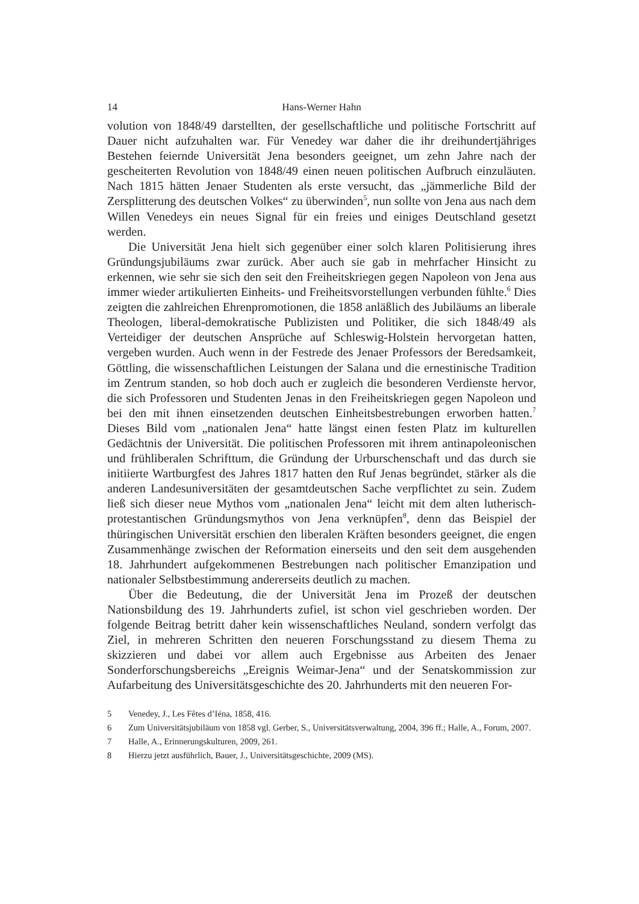14 Hans-Werner Hahn
volution von 1848/49 darstellten, der gesellschaftliche und politische Fortschritt auf Dauer nicht aufzuhalten war. Für Venedey war daher die ihr dreihundertjähriges Bestehen feiernde Universität Jena besonders geeignet, um zehn Jahre nach der gescheiterten Revolution von 1848/49 einen neuen politischen Aufbruch einzuläuten. Nach 1815 hätten Jenaer Studenten als erste versucht, das „jämmerliche Bild der Zersplitterung des deutschen Volkes“ zu überwinden<sup>5</sup>, nun sollte von Jena aus nach dem Willen Venedeys ein neues Signal für ein freies und einiges Deutschland gesetzt werden.
Die Universität Jena hielt sich gegenüber einer solch klaren Politisierung ihres Gründungsjubiläums zwar zurück. Aber auch sie gab in mehrfacher Hinsicht zu erkennen, wie sehr sie sich den seit den Freiheitskriegen gegen Napoleon von Jena aus immer wieder artikulierten Einheits- und Freiheitsvorstellungen verbunden fühlte.<sup>6</sup> Dies zeigten die zahlreichen Ehrenpromotionen, die 1858 anläßlich des Jubiläums an liberale Theologen, liberal-demokratische Publizisten und Politiker, die sich 1848/49 als Verteidiger der deutschen Ansprüche auf Schleswig-Holstein hervorgetan hatten, vergeben wurden. Auch wenn in der Festrede des Jenaer Professors der Beredsamkeit, Göttling, die wissenschaftlichen Leistungen der Salana und die ernestinische Tradition im Zentrum standen, so hob doch auch er zugleich die besonderen Verdienste hervor, die sich Professoren und Studenten Jenas in den Freiheitskriegen gegen Napoleon und bei den mit ihnen einsetzenden deutschen Einheitsbestrebungen erworben hatten.<sup>7</sup> Dieses Bild vom „nationalen Jena“ hatte längst einen festen Platz im kulturellen Gedächtnis der Universität. Die politischen Professoren mit ihrem antinapoleonischen und frühliberalen Schrifttum, die Gründung der Urburschenschaft und das durch sie initiierte Wartburgfest des Jahres 1817 hatten den Ruf Jenas begründet, stärker als die anderen Landesuniversitäten der gesamtdeutschen Sache verpflichtet zu sein. Zudem ließ sich dieser neue Mythos vom „nationalen Jena“ leicht mit dem alten lutherisch-protestantischen Gründungsmythos von Jena verknüpfen<sup>8</sup>, denn das Beispiel der thüringischen Universität erschien den liberalen Kräften besonders geeignet, die engen Zusammenhänge zwischen der Reformation einerseits und den seit dem ausgehenden 18. Jahrhundert aufgekommenen Bestrebungen nach politischer Emanzipation und nationaler Selbstbestimmung andererseits deutlich zu machen.
Über die Bedeutung, die der Universität Jena im Prozeß der deutschen Nationsbildung des 19. Jahrhunderts zufiel, ist schon viel geschrieben worden. Der folgende Beitrag betritt daher kein wissenschaftliches Neuland, sondern verfolgt das Ziel, in mehreren Schritten den neueren Forschungsstand zu diesem Thema zu skizzieren und dabei vor allem auch Ergebnisse aus Arbeiten des Jenaer Sonderforschungsbereichs „Ereignis Weimar-Jena“ und der Senatskommission zur Aufarbeitung des Universitätsgeschichte des 20. Jahrhunderts mit den neueren For-
5 Venedey, J., Les Fêtes d’Iéna, 1858, 416.
6 Zum Universitätsjubiläum von 1858 vgl. Gerber, S., Universitätsverwaltung, 2004, 396 ff.; Halle, A., Forum, 2007.
7 Halle, A., Erinnerungskulturen, 2009, 261.
8 Hierzu jetzt ausführlich, Bauer, J., Universitätsgeschichte, 2009 (MS).